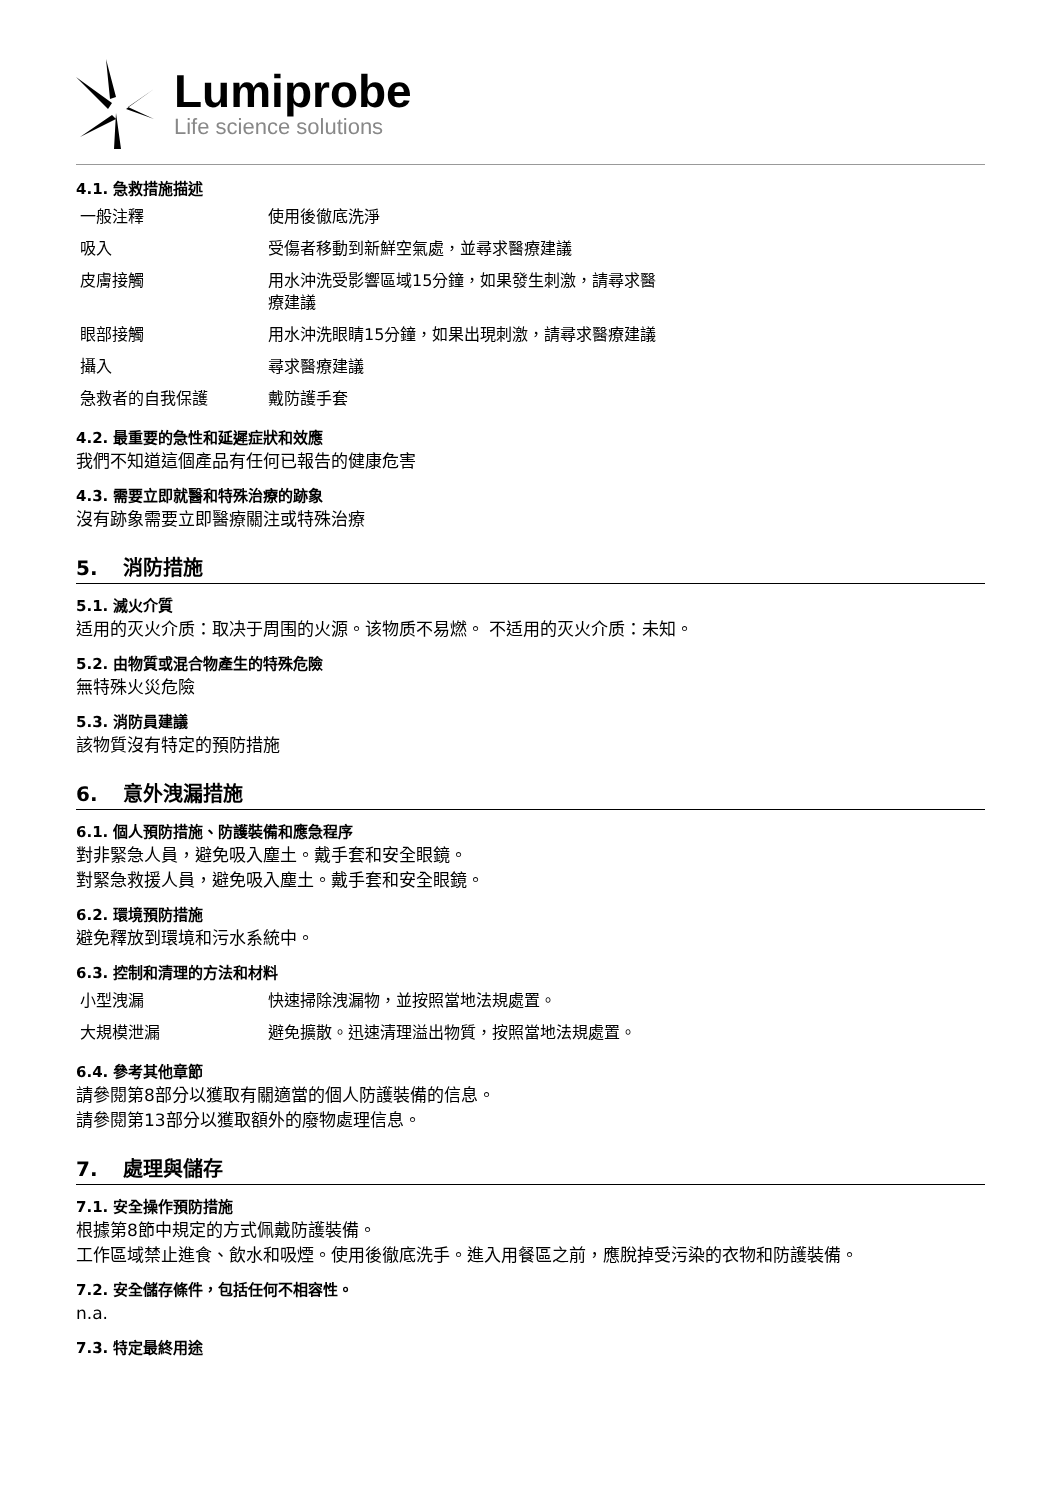Lumiprobe
Life science solutions
4.1. 急救措施描述
| 一般注釋 | 使用後徹底洗淨 |
| 吸入 | 受傷者移動到新鮮空氣處，並尋求醫療建議 |
| 皮膚接觸 | 用水沖洗受影響區域15分鐘，如果發生刺激，請尋求醫療建議 |
| 眼部接觸 | 用水沖洗眼睛15分鐘，如果出現刺激，請尋求醫療建議 |
| 攝入 | 尋求醫療建議 |
| 急救者的自我保護 | 戴防護手套 |
4.2. 最重要的急性和延遲症狀和效應
我們不知道這個產品有任何已報告的健康危害
4.3. 需要立即就醫和特殊治療的跡象
沒有跡象需要立即醫療關注或特殊治療
5. 消防措施
5.1. 滅火介質
适用的灭火介质：取决于周围的火源。该物质不易燃。 不适用的灭火介质：未知。
5.2. 由物質或混合物產生的特殊危險
無特殊火災危險
5.3. 消防員建議
該物質沒有特定的預防措施
6. 意外洩漏措施
6.1. 個人預防措施、防護裝備和應急程序
對非緊急人員，避免吸入塵土。戴手套和安全眼鏡。
對緊急救援人員，避免吸入塵土。戴手套和安全眼鏡。
6.2. 環境預防措施
避免釋放到環境和污水系統中。
6.3. 控制和清理的方法和材料
| 小型洩漏 | 快速掃除洩漏物，並按照當地法規處置。 |
| 大規模泄漏 | 避免擴散。迅速清理溢出物質，按照當地法規處置。 |
6.4. 參考其他章節
請參閱第8部分以獲取有關適當的個人防護裝備的信息。
請參閱第13部分以獲取額外的廢物處理信息。
7. 處理與儲存
7.1. 安全操作預防措施
根據第8節中規定的方式佩戴防護裝備。
工作區域禁止進食、飲水和吸煙。使用後徹底洗手。進入用餐區之前，應脫掉受污染的衣物和防護裝備。
7.2. 安全儲存條件，包括任何不相容性。
n.a.
7.3. 特定最終用途